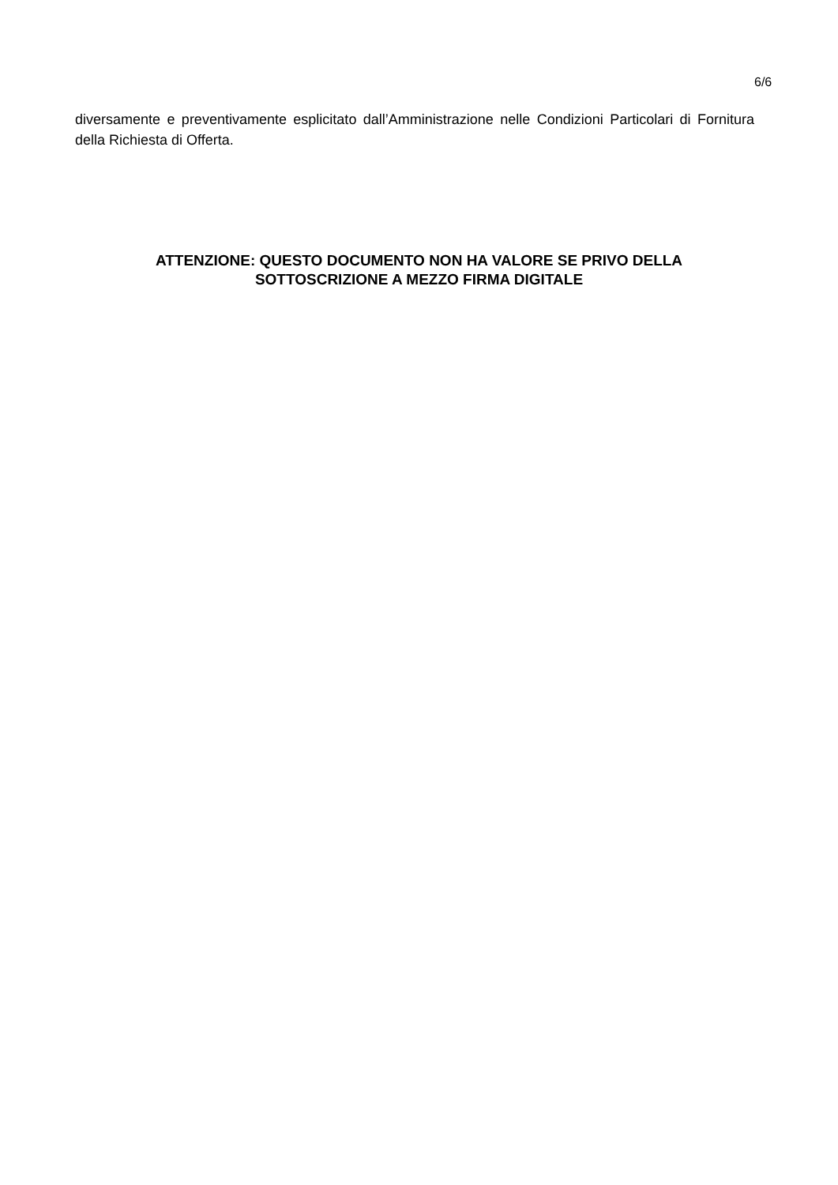6/6
diversamente e preventivamente esplicitato dall’Amministrazione nelle Condizioni Particolari di Fornitura della Richiesta di Offerta.
ATTENZIONE: QUESTO DOCUMENTO NON HA VALORE SE PRIVO DELLA
SOTTOSCRIZIONE A MEZZO FIRMA DIGITALE